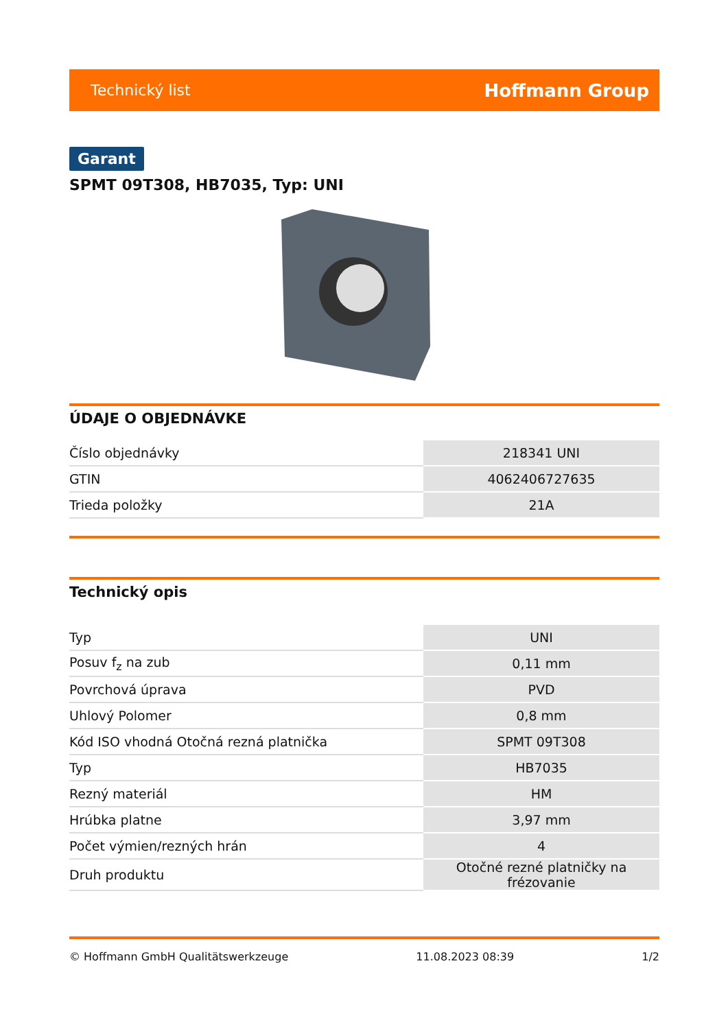Technický list Hoffmann Group
Garant
SPMT 09T308, HB7035, Typ: UNI
ÚDAJE O OBJEDNÁVKE
| Číslo objednávky | 218341 UNI |
| GTIN | 4062406727635 |
| Trieda položky | 21A |
Technický opis
| Typ | UNI |
| Posuv f<sub>z</sub> na zub | 0,11 mm |
| Povrchová úprava | PVD |
| Uhlový Polomer | 0,8 mm |
| Kód ISO vhodná Otočná rezná platnička | SPMT 09T308 |
| Typ | HB7035 |
| Rezný materiál | HM |
| Hrúbka platne | 3,97 mm |
| Počet výmien/rezných hrán | 4 |
| Druh produktu | Otočné rezné platničky na frézovanie |
© Hoffmann GmbH Qualitätswerkzeuge 11.08.2023 08:39 1/2